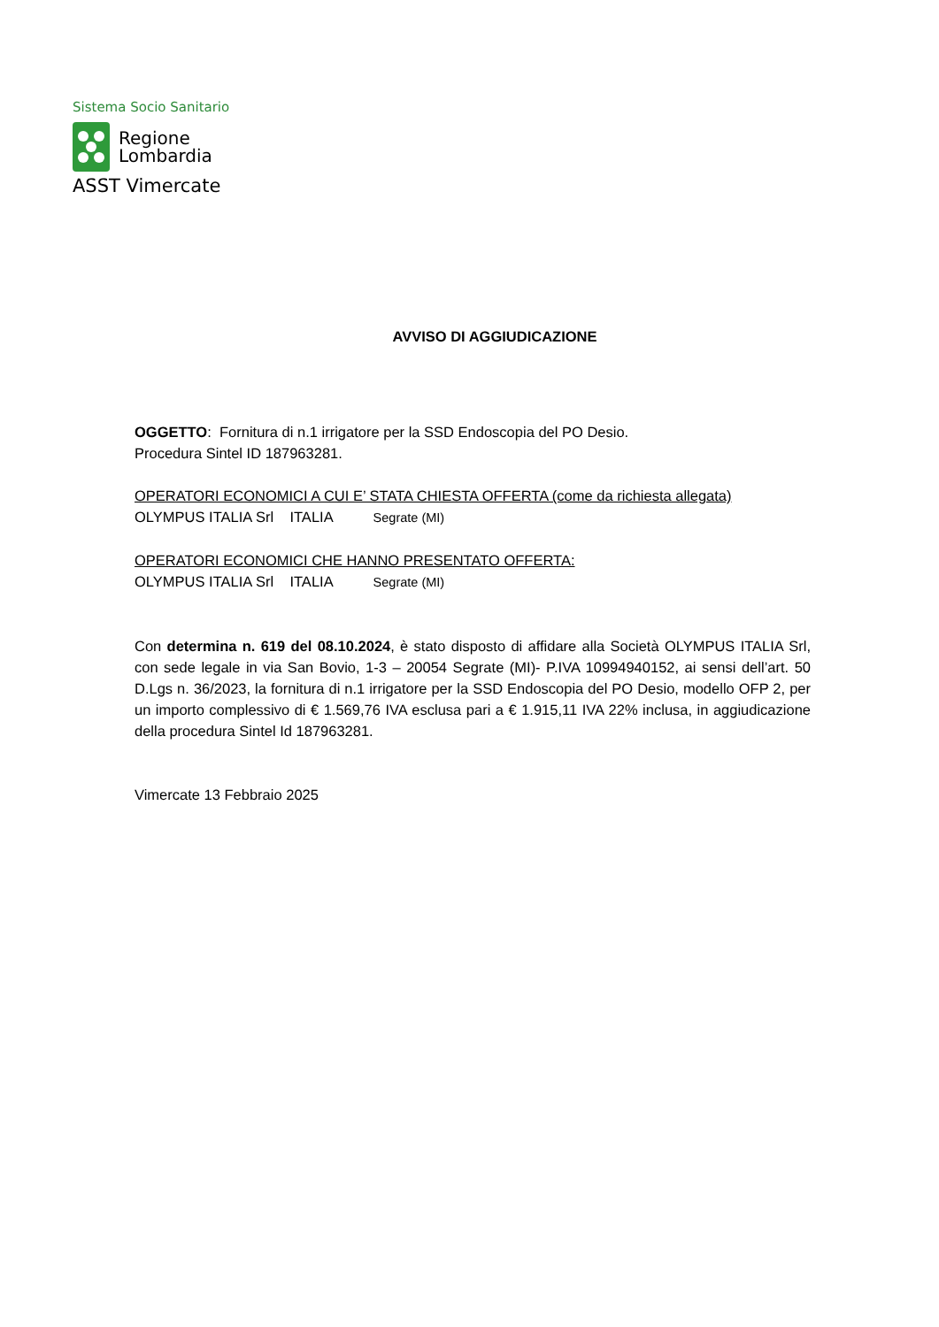Sistema Socio Sanitario
Regione
Lombardia
ASST Vimercate
AVVISO DI AGGIUDICAZIONE
OGGETTO: Fornitura di n.1 irrigatore per la SSD Endoscopia del PO Desio.
Procedura Sintel ID 187963281.
OPERATORI ECONOMICI A CUI E’ STATA CHIESTA OFFERTA (come da richiesta allegata)
OLYMPUS ITALIA Srl ITALIA Segrate (MI)
OPERATORI ECONOMICI CHE HANNO PRESENTATO OFFERTA:
OLYMPUS ITALIA Srl ITALIA Segrate (MI)
Con determina n. 619 del 08.10.2024, è stato disposto di affidare alla Società OLYMPUS ITALIA Srl, con sede legale in via San Bovio, 1-3 – 20054 Segrate (MI)- P.IVA 10994940152, ai sensi dell’art. 50 D.Lgs n. 36/2023, la fornitura di n.1 irrigatore per la SSD Endoscopia del PO Desio, modello OFP 2, per un importo complessivo di € 1.569,76 IVA esclusa pari a € 1.915,11 IVA 22% inclusa, in aggiudicazione della procedura Sintel Id 187963281.
Vimercate 13 Febbraio 2025